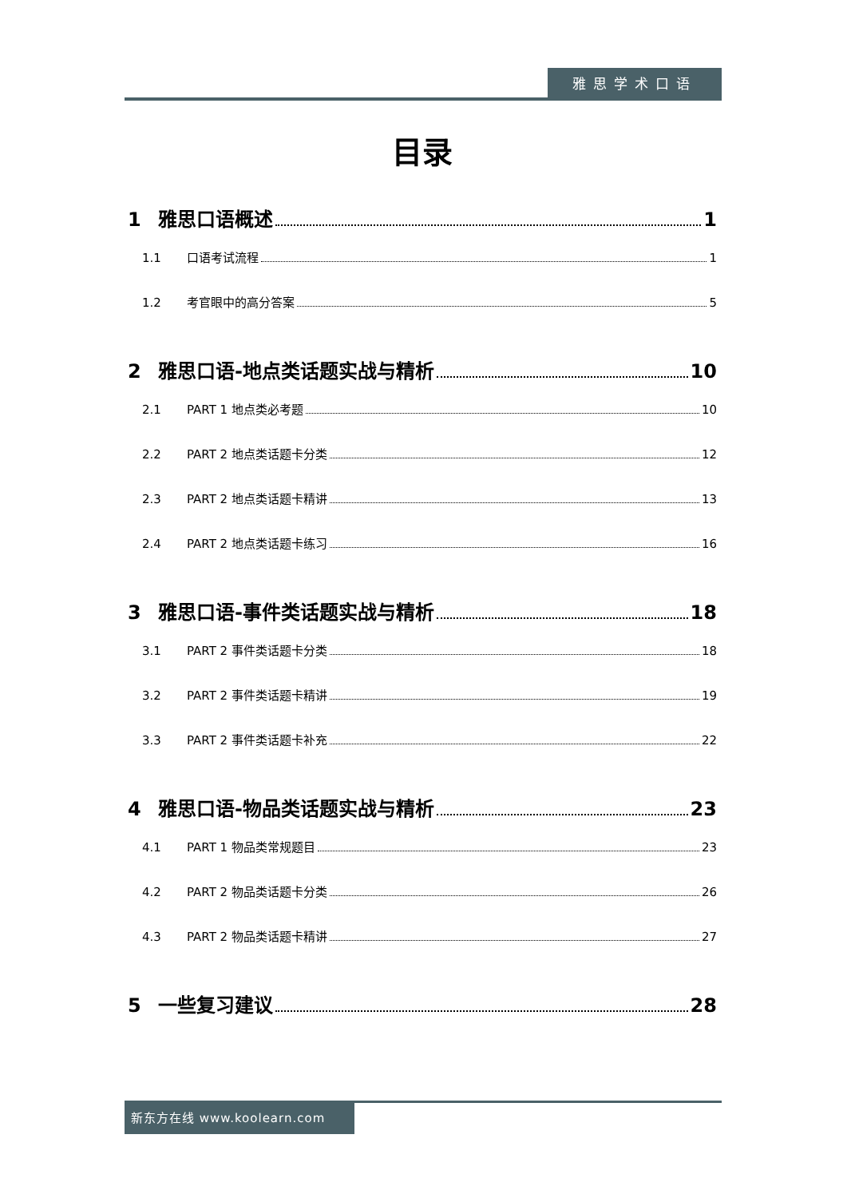雅思学术口语
目录
1 雅思口语概述 1
1.1 口语考试流程 1
1.2 考官眼中的高分答案 5
2 雅思口语-地点类话题实战与精析 10
2.1 PART 1 地点类必考题 10
2.2 PART 2 地点类话题卡分类 12
2.3 PART 2 地点类话题卡精讲 13
2.4 PART 2 地点类话题卡练习 16
3 雅思口语-事件类话题实战与精析 18
3.1 PART 2 事件类话题卡分类 18
3.2 PART 2 事件类话题卡精讲 19
3.3 PART 2 事件类话题卡补充 22
4 雅思口语-物品类话题实战与精析 23
4.1 PART 1 物品类常规题目 23
4.2 PART 2 物品类话题卡分类 26
4.3 PART 2 物品类话题卡精讲 27
5 一些复习建议 28
新东方在线 www.koolearn.com